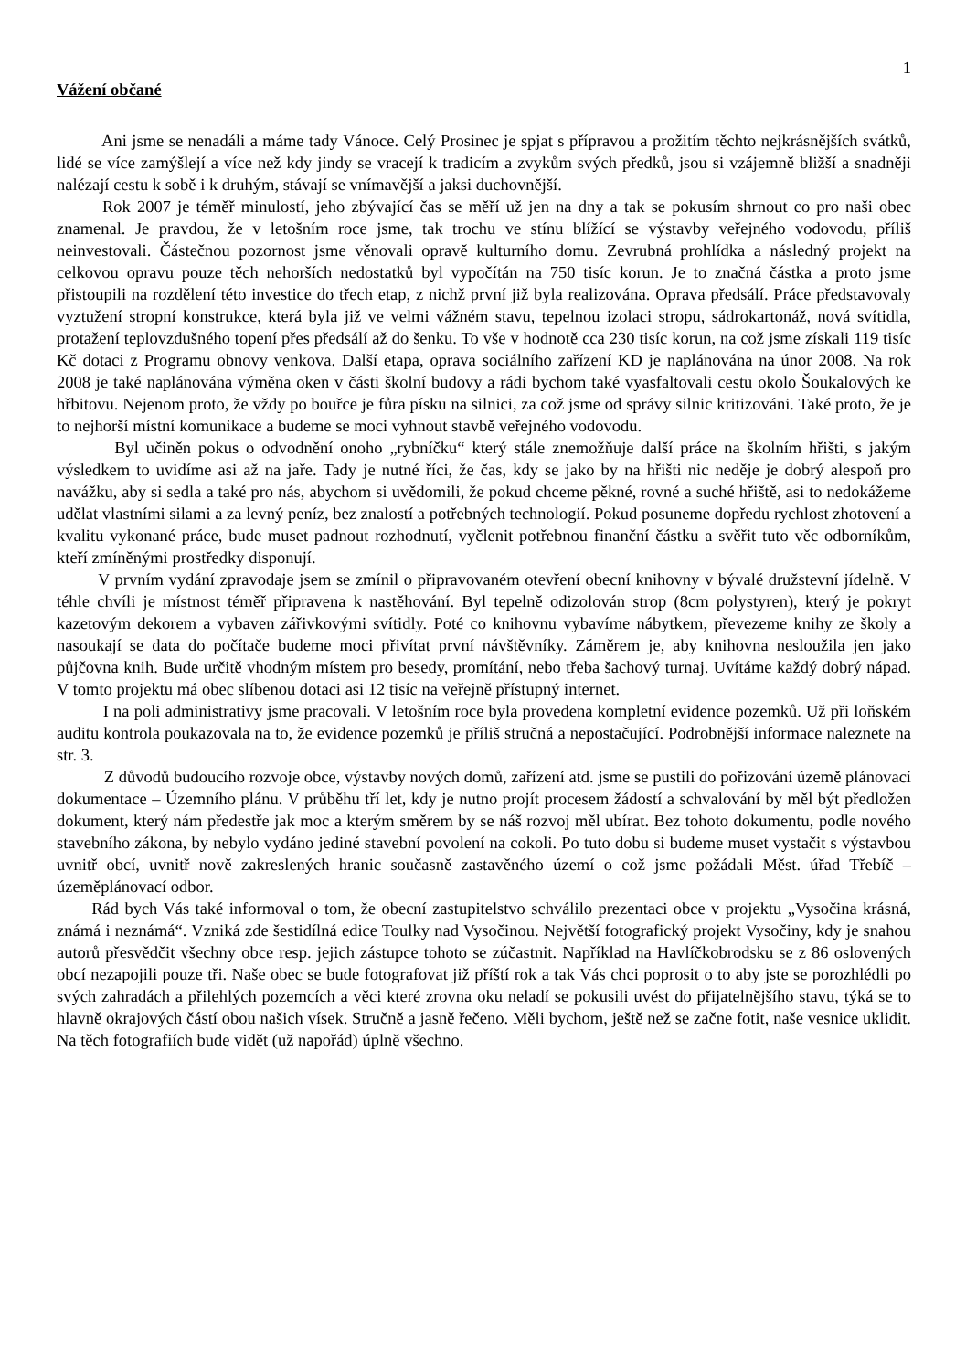1
Vážení občané
Ani jsme se nenadáli a máme tady Vánoce. Celý Prosinec je spjat s přípravou a prožitím těchto nejkrásnějších svátků, lidé se více zamýšlejí a více než kdy jindy se vracejí k tradicím a zvykům svých předků, jsou si vzájemně bližší a snadněji nalézají cestu k sobě i k druhým, stávají se vnímavější a jaksi duchovnější.
Rok 2007 je téměř minulostí, jeho zbývající čas se měří už jen na dny a tak se pokusím shrnout co pro naši obec znamenal. Je pravdou, že v letošním roce jsme, tak trochu ve stínu blížící se výstavby veřejného vodovodu, příliš neinvestovali. Částečnou pozornost jsme věnovali opravě kulturního domu. Zevrubná prohlídka a následný projekt na celkovou opravu pouze těch nehorších nedostatků byl vypočítán na 750 tisíc korun. Je to značná částka a proto jsme přistoupili na rozdělení této investice do třech etap, z nichž první již byla realizována. Oprava předsálí. Práce představovaly vyztužení stropní konstrukce, která byla již ve velmi vážném stavu, tepelnou izolaci stropu, sádrokartonáž, nová svítidla, protažení teplovzdušného topení přes předsálí až do šenku. To vše v hodnotě cca 230 tisíc korun, na což jsme získali 119 tisíc Kč dotaci z Programu obnovy venkova. Další etapa, oprava sociálního zařízení KD je naplánována na únor 2008. Na rok 2008 je také naplánována výměna oken v části školní budovy a rádi bychom také vyasfaltovali cestu okolo Šoukalových ke hřbitovu. Nejenom proto, že vždy po bouřce je fůra písku na silnici, za což jsme od správy silnic kritizováni. Také proto, že je to nejhorší místní komunikace a budeme se moci vyhnout stavbě veřejného vodovodu.
Byl učiněn pokus o odvodnění onoho „rybníčku“ který stále znemožňuje další práce na školním hřišti, s jakým výsledkem to uvidíme asi až na jaře. Tady je nutné říci, že čas, kdy se jako by na hřišti nic neděje je dobrý alespoň pro navážku, aby si sedla a také pro nás, abychom si uvědomili, že pokud chceme pěkné, rovné a suché hřiště, asi to nedokážeme udělat vlastními silami a za levný peníz, bez znalostí a potřebných technologií. Pokud posuneme dopředu rychlost zhotovení a kvalitu vykonané práce, bude muset padnout rozhodnutí, vyčlenit potřebnou finanční částku a svěřit tuto věc odborníkům, kteří zmíněnými prostředky disponují.
V prvním vydání zpravodaje jsem se zmínil o připravovaném otevření obecní knihovny v bývalé družstevní jídelně. V téhle chvíli je místnost téměř připravena k nastěhování. Byl tepelně odizolován strop (8cm polystyren), který je pokryt kazetovým dekorem a vybaven zářivkovými svítidly. Poté co knihovnu vybavíme nábytkem, převezeme knihy ze školy a nasoukají se data do počítače budeme moci přivítat první návštěvníky. Záměrem je, aby knihovna nesloužila jen jako půjčovna knih. Bude určitě vhodným místem pro besedy, promítání, nebo třeba šachový turnaj. Uvítáme každý dobrý nápad. V tomto projektu má obec slíbenou dotaci asi 12 tisíc na veřejně přístupný internet.
I na poli administrativy jsme pracovali. V letošním roce byla provedena kompletní evidence pozemků. Už při loňském auditu kontrola poukazovala na to, že evidence pozemků je příliš stručná a nepostačující. Podrobnější informace naleznete na str. 3.
Z důvodů budoucího rozvoje obce, výstavby nových domů, zařízení atd. jsme se pustili do pořizování územě plánovací dokumentace – Územního plánu. V průběhu tří let, kdy je nutno projít procesem žádostí a schvalování by měl být předložen dokument, který nám předestře jak moc a kterým směrem by se náš rozvoj měl ubírat. Bez tohoto dokumentu, podle nového stavebního zákona, by nebylo vydáno jediné stavební povolení na cokoli. Po tuto dobu si budeme muset vystačit s výstavbou uvnitř obcí, uvnitř nově zakreslených hranic současně zastavěného území o což jsme požádali Měst. úřad Třebíč – územěplánovací odbor.
Rád bych Vás také informoval o tom, že obecní zastupitelstvo schválilo prezentaci obce v projektu „Vysočina krásná, známá i neznámá“. Vzniká zde šestidílná edice Toulky nad Vysočinou. Největší fotografický projekt Vysočiny, kdy je snahou autorů přesvědčit všechny obce resp. jejich zástupce tohoto se zúčastnit. Například na Havlíčkobrodsku se z 86 oslovených obcí nezapojili pouze tři. Naše obec se bude fotografovat již příští rok a tak Vás chci poprosit o to aby jste se porozhlédli po svých zahradách a přilehlých pozemcích a věci které zrovna oku neladí se pokusili uvést do přijatelnějšího stavu, týká se to hlavně okrajových částí obou našich vísek. Stručně a jasně řečeno. Měli bychom, ještě než se začne fotit, naše vesnice uklidit. Na těch fotografiích bude vidět (už napořád) úplně všechno.